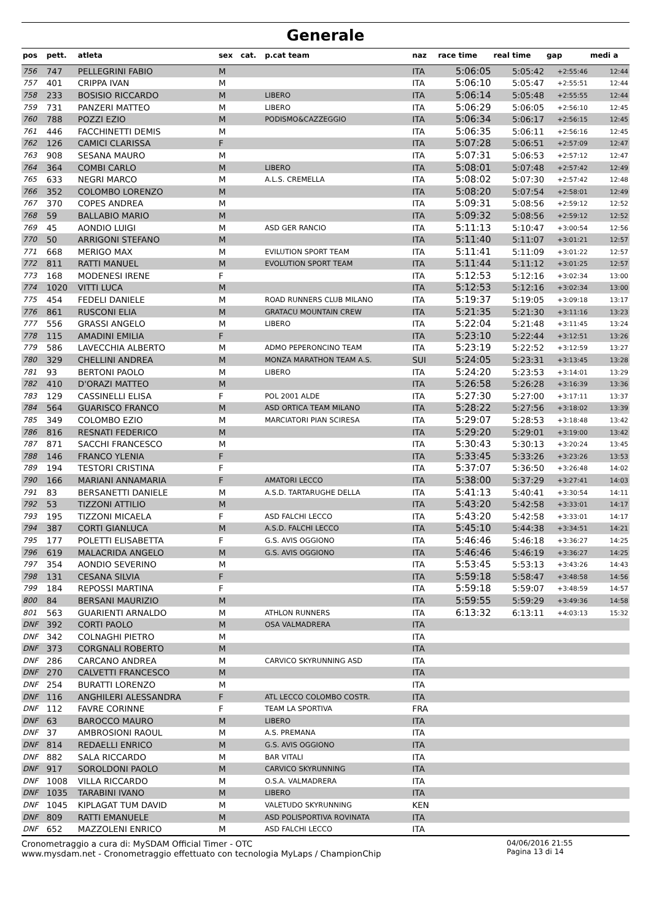Generale
| pos | pett. | atleta | sex | cat. | p.cat team | naz | race time | real time | gap | medi a |
| --- | --- | --- | --- | --- | --- | --- | --- | --- | --- | --- |
| 756 | 747 | PELLEGRINI FABIO | M | | | ITA | 5:06:05 | 5:05:42 | +2:55:46 | 12:44 |
| 757 | 401 | CRIPPA IVAN | M | | | ITA | 5:06:10 | 5:05:47 | +2:55:51 | 12:44 |
| 758 | 233 | BOSISIO RICCARDO | M | | LIBERO | ITA | 5:06:14 | 5:05:48 | +2:55:55 | 12:44 |
| 759 | 731 | PANZERI MATTEO | M | | LIBERO | ITA | 5:06:29 | 5:06:05 | +2:56:10 | 12:45 |
| 760 | 788 | POZZI EZIO | M | | PODISMO&CAZZEGGIO | ITA | 5:06:34 | 5:06:17 | +2:56:15 | 12:45 |
| 761 | 446 | FACCHINETTI DEMIS | M | | | ITA | 5:06:35 | 5:06:11 | +2:56:16 | 12:45 |
| 762 | 126 | CAMICI CLARISSA | F | | | ITA | 5:07:28 | 5:06:51 | +2:57:09 | 12:47 |
| 763 | 908 | SESANA MAURO | M | | | ITA | 5:07:31 | 5:06:53 | +2:57:12 | 12:47 |
| 764 | 364 | COMBI CARLO | M | | LIBERO | ITA | 5:08:01 | 5:07:48 | +2:57:42 | 12:49 |
| 765 | 633 | NEGRI MARCO | M | | A.L.S. CREMELLA | ITA | 5:08:02 | 5:07:30 | +2:57:42 | 12:48 |
| 766 | 352 | COLOMBO LORENZO | M | | | ITA | 5:08:20 | 5:07:54 | +2:58:01 | 12:49 |
| 767 | 370 | COPES ANDREA | M | | | ITA | 5:09:31 | 5:08:56 | +2:59:12 | 12:52 |
| 768 | 59 | BALLABIO MARIO | M | | | ITA | 5:09:32 | 5:08:56 | +2:59:12 | 12:52 |
| 769 | 45 | AONDIO LUIGI | M | | ASD GER RANCIO | ITA | 5:11:13 | 5:10:47 | +3:00:54 | 12:56 |
| 770 | 50 | ARRIGONI STEFANO | M | | | ITA | 5:11:40 | 5:11:07 | +3:01:21 | 12:57 |
| 771 | 668 | MERIGO MAX | M | | EVILUTION SPORT TEAM | ITA | 5:11:41 | 5:11:09 | +3:01:22 | 12:57 |
| 772 | 811 | RATTI MANUEL | M | | EVOLUTION SPORT TEAM | ITA | 5:11:44 | 5:11:12 | +3:01:25 | 12:57 |
| 773 | 168 | MODENESI IRENE | F | | | ITA | 5:12:53 | 5:12:16 | +3:02:34 | 13:00 |
| 774 | 1020 | VITTI LUCA | M | | | ITA | 5:12:53 | 5:12:16 | +3:02:34 | 13:00 |
| 775 | 454 | FEDELI DANIELE | M | | ROAD RUNNERS CLUB MILANO | ITA | 5:19:37 | 5:19:05 | +3:09:18 | 13:17 |
| 776 | 861 | RUSCONI ELIA | M | | GRATACU MOUNTAIN CREW | ITA | 5:21:35 | 5:21:30 | +3:11:16 | 13:23 |
| 777 | 556 | GRASSI ANGELO | M | | LIBERO | ITA | 5:22:04 | 5:21:48 | +3:11:45 | 13:24 |
| 778 | 115 | AMADINI EMILIA | F | | | ITA | 5:23:10 | 5:22:44 | +3:12:51 | 13:26 |
| 779 | 586 | LAVECCHIA ALBERTO | M | | ADMO PEPERONCINO TEAM | ITA | 5:23:19 | 5:22:52 | +3:12:59 | 13:27 |
| 780 | 329 | CHELLINI ANDREA | M | | MONZA MARATHON TEAM A.S. | SUI | 5:24:05 | 5:23:31 | +3:13:45 | 13:28 |
| 781 | 93 | BERTONI PAOLO | M | | LIBERO | ITA | 5:24:20 | 5:23:53 | +3:14:01 | 13:29 |
| 782 | 410 | D'ORAZI MATTEO | M | | | ITA | 5:26:58 | 5:26:28 | +3:16:39 | 13:36 |
| 783 | 129 | CASSINELLI ELISA | F | | POL 2001 ALDE | ITA | 5:27:30 | 5:27:00 | +3:17:11 | 13:37 |
| 784 | 564 | GUARISCO FRANCO | M | | ASD ORTICA TEAM MILANO | ITA | 5:28:22 | 5:27:56 | +3:18:02 | 13:39 |
| 785 | 349 | COLOMBO EZIO | M | | MARCIATORI PIAN SCIRESA | ITA | 5:29:07 | 5:28:53 | +3:18:48 | 13:42 |
| 786 | 816 | RESNATI FEDERICO | M | | | ITA | 5:29:20 | 5:29:01 | +3:19:00 | 13:42 |
| 787 | 871 | SACCHI FRANCESCO | M | | | ITA | 5:30:43 | 5:30:13 | +3:20:24 | 13:45 |
| 788 | 146 | FRANCO YLENIA | F | | | ITA | 5:33:45 | 5:33:26 | +3:23:26 | 13:53 |
| 789 | 194 | TESTORI CRISTINA | F | | | ITA | 5:37:07 | 5:36:50 | +3:26:48 | 14:02 |
| 790 | 166 | MARIANI ANNAMARIA | F | | AMATORI LECCO | ITA | 5:38:00 | 5:37:29 | +3:27:41 | 14:03 |
| 791 | 83 | BERSANETTI DANIELE | M | | A.S.D. TARTARUGHE DELLA | ITA | 5:41:13 | 5:40:41 | +3:30:54 | 14:11 |
| 792 | 53 | TIZZONI ATTILIO | M | | | ITA | 5:43:20 | 5:42:58 | +3:33:01 | 14:17 |
| 793 | 195 | TIZZONI MICAELA | F | | ASD FALCHI LECCO | ITA | 5:43:20 | 5:42:58 | +3:33:01 | 14:17 |
| 794 | 387 | CORTI GIANLUCA | M | | A.S.D. FALCHI LECCO | ITA | 5:45:10 | 5:44:38 | +3:34:51 | 14:21 |
| 795 | 177 | POLETTI ELISABETTA | F | | G.S. AVIS OGGIONO | ITA | 5:46:46 | 5:46:18 | +3:36:27 | 14:25 |
| 796 | 619 | MALACRIDA ANGELO | M | | G.S. AVIS OGGIONO | ITA | 5:46:46 | 5:46:19 | +3:36:27 | 14:25 |
| 797 | 354 | AONDIO SEVERINO | M | | | ITA | 5:53:45 | 5:53:13 | +3:43:26 | 14:43 |
| 798 | 131 | CESANA SILVIA | F | | | ITA | 5:59:18 | 5:58:47 | +3:48:58 | 14:56 |
| 799 | 184 | REPOSSI MARTINA | F | | | ITA | 5:59:18 | 5:59:07 | +3:48:59 | 14:57 |
| 800 | 84 | BERSANI MAURIZIO | M | | | ITA | 5:59:55 | 5:59:29 | +3:49:36 | 14:58 |
| 801 | 563 | GUARIENTI ARNALDO | M | | ATHLON RUNNERS | ITA | 6:13:32 | 6:13:11 | +4:03:13 | 15:32 |
| DNF | 392 | CORTI PAOLO | M | | OSA VALMADRERA | ITA | | | | |
| DNF | 342 | COLNAGHI PIETRO | M | | | ITA | | | | |
| DNF | 373 | CORGNALI ROBERTO | M | | | ITA | | | | |
| DNF | 286 | CARCANO ANDREA | M | | CARVICO SKYRUNNING ASD | ITA | | | | |
| DNF | 270 | CALVETTI FRANCESCO | M | | | ITA | | | | |
| DNF | 254 | BURATTI LORENZO | M | | | ITA | | | | |
| DNF | 116 | ANGHILERI ALESSANDRA | F | | ATL LECCO COLOMBO COSTR. | ITA | | | | |
| DNF | 112 | FAVRE CORINNE | F | | TEAM LA SPORTIVA | FRA | | | | |
| DNF | 63 | BAROCCO MAURO | M | | LIBERO | ITA | | | | |
| DNF | 37 | AMBROSIONI RAOUL | M | | A.S. PREMANA | ITA | | | | |
| DNF | 814 | REDAELLI ENRICO | M | | G.S. AVIS OGGIONO | ITA | | | | |
| DNF | 882 | SALA RICCARDO | M | | BAR VITALI | ITA | | | | |
| DNF | 917 | SOROLDONI PAOLO | M | | CARVICO SKYRUNNING | ITA | | | | |
| DNF | 1008 | VILLA RICCARDO | M | | O.S.A. VALMADRERA | ITA | | | | |
| DNF | 1035 | TARABINI IVANO | M | | LIBERO | ITA | | | | |
| DNF | 1045 | KIPLAGAT TUM DAVID | M | | VALETUDO SKYRUNNING | KEN | | | | |
| DNF | 809 | RATTI EMANUELE | M | | ASD POLISPORTIVA ROVINATA | ITA | | | | |
| DNF | 652 | MAZZOLENI ENRICO | M | | ASD FALCHI LECCO | ITA | | | | |
Cronometraggio a cura di: MySDAM Official Timer - OTC
www.mysdam.net - Cronometraggio effettuato con tecnologia MyLaps / ChampionChip
04/06/2016 21:55
Pagina 13 di 14